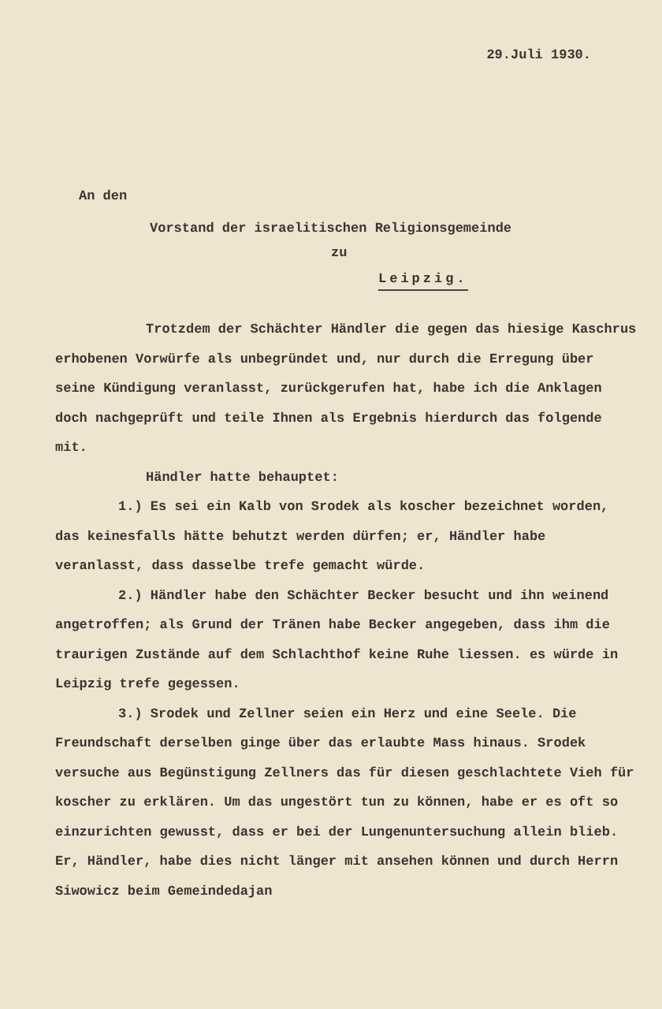29.Juli 1930.
An den
Vorstand der israelitischen Religionsgemeinde
zu
Leipzig.
Trotzdem der Schächter Händler die gegen das hiesige Kaschrus erhobenen Vorwürfe als unbegründet und, nur durch die Erregung über seine Kündigung veranlasst, zurückgerufen hat, habe ich die Anklagen doch nachgeprüft und teile Ihnen als Ergebnis hierdurch das folgende mit.
Händler hatte behauptet:
1.) Es sei ein Kalb von Srodek als koscher bezeichnet worden, das keinesfalls hätte behutzt werden dürfen; er, Händler habe veranlasst, dass dasselbe trefe gemacht würde.
2.) Händler habe den Schächter Becker besucht und ihn weinend angetroffen; als Grund der Tränen habe Becker angegeben, dass ihm die traurigen Zustände auf dem Schlachthof keine Ruhe liessen. es würde in Leipzig trefe gegessen.
3.) Srodek und Zellner seien ein Herz und eine Seele. Die Freundschaft derselben ginge über das erlaubte Mass hinaus. Srodek versuche aus Begünstigung Zellners das für diesen geschlachtete Vieh für koscher zu erklären. Um das ungestört tun zu können, habe er es oft so einzurichten gewusst, dass er bei der Lungenuntersuchung allein blieb. Er, Händler, habe dies nicht länger mit ansehen können und durch Herrn Siwowicz beim Gemeindedajan